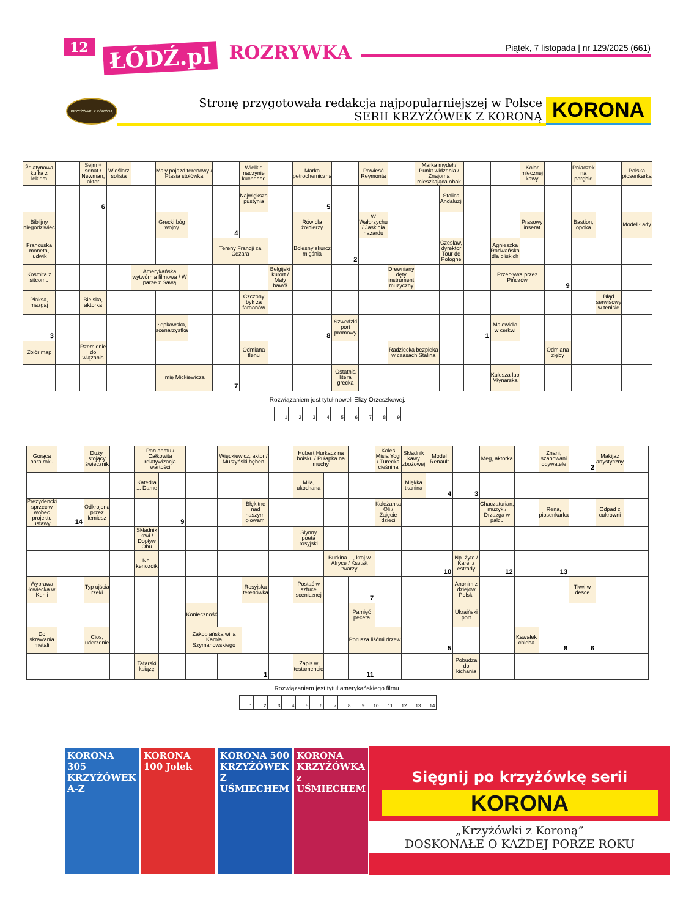12
ŁÓDŹ.pl
ROZRYWKA
Piątek, 7 listopada | nr 129/2025 (661)
KRZYŻÓWKI Z KORONĄ
Stronę przygotowała redakcja najpopularniejszej w Polsce
SERII KRZYŻÓWEK Z KORONĄ
KORONA
| Żelatynowa kulka z lekiem | | Sejm + senat / Newman, aktor | Wioślarz solista | | Mały pojazd terenowy / Ptasia stołówka | | | Wielkie naczynie kuchenne | | Marka petrochemiczna | | Powieść Reymonta | | Marka mydeł / Punkt widzenia / Znajoma mieszkająca obok | | | | Kolor mlecznej kawy | | Pniaczek na porębie | | Polska piosenkarka |
| | | 6 | | | | | | Największa pustynia | | 5 | | | | | Stolica Andaluzji | | | | | | | |
| Biblijny niegodziwiec | | | | | Grecki bóg wojny | | 4 | | | Rów dla żołnierzy | | W Wałbrzychu / Jaskinia hazardu | | | | | | Prasowy inserat | | Bastion, opoka | | Model Łady |
| Francuska moneta, ludwik | | | | | | | Tereny Francji za Cezara | | | Bolesny skurcz mięśnia | 2 | | | | Czesław, dyrektor Tour de Pologne | | Agnieszka Radwańska dla bliskich | | | | | |
| Kosmita z sitcomu | | | | Amerykańska wytwórnia filmowa / W parze z Sawą | | | | | Belgijski kurort / Mały bawół | | | | Drewniany dęty instrument muzyczny | | | | Przepływa przez Pińczów | | 9 | | | |
| Płaksa, mazgaj | | Bielska, aktorka | | | | | | Czczony byk za faraonów | | | | | | | | | | | | | Błąd serwisowy w tenisie | |
| 3 | | | | | Łepkowska, scenarzystka | | | | | 8 | Szwedzki port promowy | | | | | 1 | Malowidło w cerkwi | | | | | |
| Zbiór map | | Rzemienie do wiązania | | | | | | Odmiana tlenu | | | | | Radziecka bezpieka w czasach Stalina | | | | | | Odmiana zięby | | | |
| | | | | | Imię Mickiewicza | | 7 | | | | Ostatnia litera grecka | | | | | | Kulesza lub Młynarska | | | | | |
Rozwiązaniem jest tytuł noweli Elizy Orzeszkowej.
| 1 | 2 | 3 | 4 | 5 | 6 | 7 | 8 | 9 |
| Gorąca pora roku | | Duży, stojący świecznik | | Pan domu / Całkowita relatywizacja wartości | | | Więckiewicz, aktor / Murzyński bęben | | | Hubert Hurkacz na boisku / Pułapka na muchy | | | Koleś Misia Yogi / Turecka cieśnina | Składnik kawy zbożowej | Model Renault | | Meg, aktorka | | Znani, szanowani obywatele | 2 | Makijaż artystyczny | |
| | | | | Katedra ... Dame | | | | | | Miła, ukochana | | | | Miękka tkanina | 4 | 3 | | | | | | |
| Prezydencki sprzeciw wobec projektu ustawy | 14 | Odkrojona przez lemiesz | | | 9 | | | Błękitne nad naszymi głowami | | | | | Koleżanka Oli / Zajęcie dzieci | | | | Chaczaturian, muzyk / Drzazga w palcu | | Rena, piosenkarka | | Odpad z cukrowni | |
| | | | | Składnik krwi / Dopływ Obu | | | | | | Słynny poeta rosyjski | | | | | | | | | | | | |
| | | | | Np. kenozoik | | | | | | | Burkina ..., kraj w Afryce / Kształt twarzy | | | | 10 | Np. żyto / Karel z estrady | 12 | | 13 | | | |
| Wyprawa łowiecka w Kenii | | Typ ujścia rzeki | | | | | | Rosyjska terenówka | | Postać w sztuce scenicznej | | 7 | | | | Anonim z dziejów Polski | | | | Tkwi w desce | | |
| | | | | | | Konieczność | | | | | | Pamięć peceta | | | | Ukraiński port | | | | | | |
| Do skrawania metali | | Cios, uderzenie | | | | Zakopiańska willa Karola Szymanowskiego | | | | | | Porusza liśćmi drzew | | | 5 | | | Kawałek chleba | 8 | 6 | | |
| | | | | Tatarski książę | | | | 1 | | Zapis w testamencie | | 11 | | | | Pobudza do kichania | | | | | | |
Rozwiązaniem jest tytuł amerykańskiego filmu.
| 1 | 2 | 3 | 4 | 5 | 6 | 7 | 8 | 9 | 10 | 11 | 12 | 13 | 14 |
KORONA 305 KRZYŻÓWEK A-Z KORONA 100 Jolek KORONA 500 KRZYŻÓWEK Z UŚMIECHEM
KORONA KRZYŻÓWKA z UŚMIECHEM
Sięgnij po krzyżówkę serii
KORONA
„Krzyżówki z Koroną”
DOSKONAŁE O KAŻDEJ PORZE ROKU